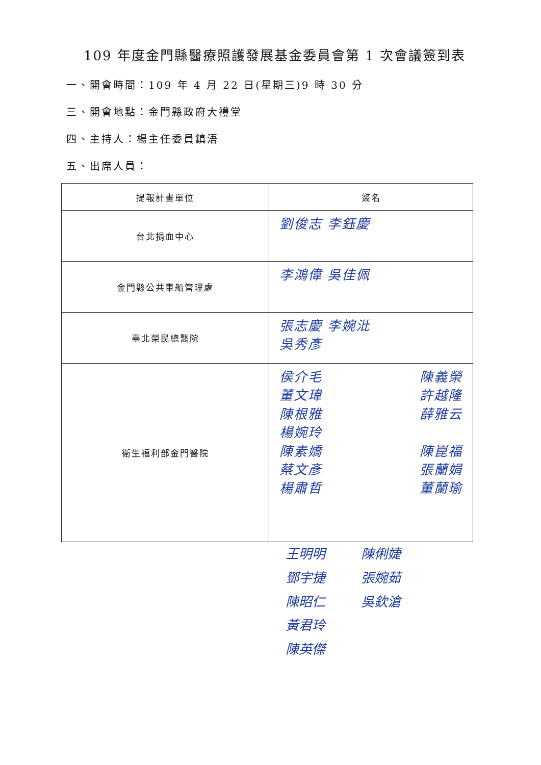109 年度金門縣醫療照護發展基金委員會第 1 次會議簽到表
一、開會時間：109 年 4 月 22 日(星期三)9 時 30 分
三、開會地點：金門縣政府大禮堂
四、主持人：楊主任委員鎮浯
五、出席人員：
| 提報計畫單位 | 簽名 |
| --- | --- |
| 台北捐血中心 | 劉俊志 李鈺慶 |
| 金門縣公共車船管理處 | 李鴻偉 吳佳佩 |
| 臺北榮民總醫院 | 張志慶 李婉沘 吳秀彥 |
| 衛生福利部金門醫院 | 侯介毛 董文瑋 陳根雅 楊婉玲 陳素嬌 蔡文彥 楊肅哲 陳義榮 許越隆 薛雅云 陳崑福 張蘭娟 董蘭瑜 |
王明明
鄧宇捷
陳昭仁
黃君玲
陳英傑
陳俐婕
張婉茹
吳欽滄